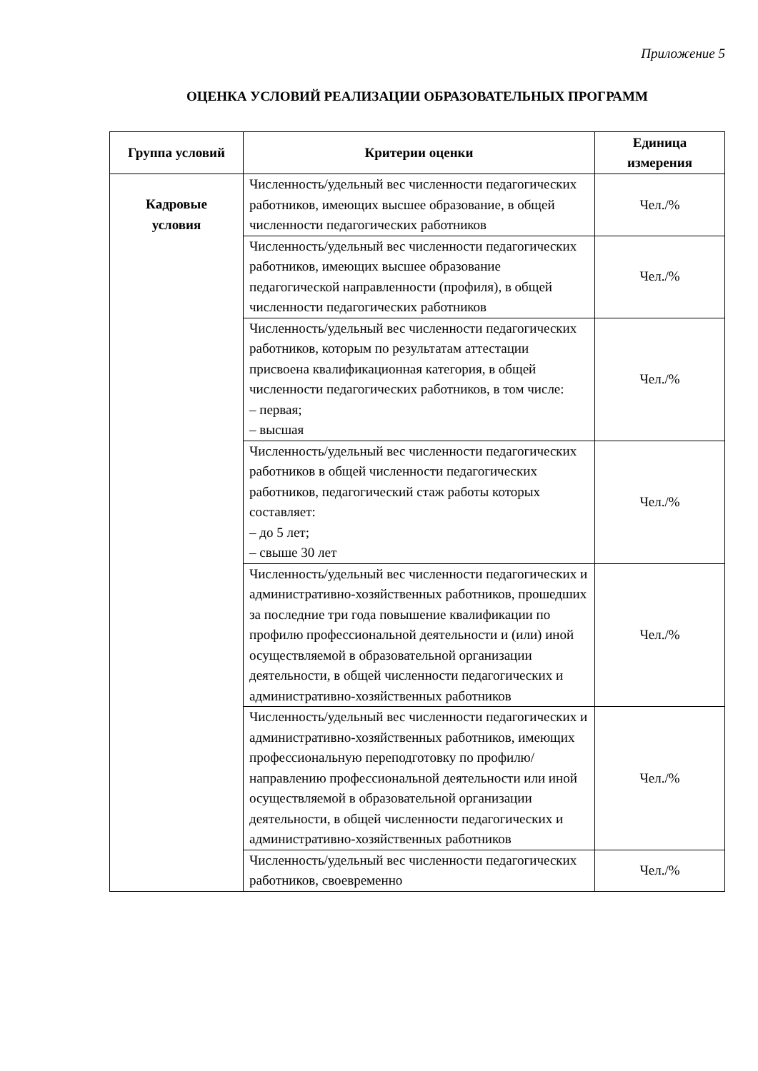Приложение 5
ОЦЕНКА УСЛОВИЙ РЕАЛИЗАЦИИ ОБРАЗОВАТЕЛЬНЫХ ПРОГРАММ
| Группа условий | Критерии оценки | Единица измерения |
| --- | --- | --- |
| Кадровые условия | Численность/удельный вес численности педагогических работников, имеющих высшее образование, в общей численности педагогических работников | Чел./% |
| | Численность/удельный вес численности педагогических работников, имеющих высшее образование педагогической направленности (профиля), в общей численности педагогических работников | Чел./% |
| | Численность/удельный вес численности педагогических работников, которым по результатам аттестации присвоена квалификационная категория, в общей численности педагогических работников, в том числе: – первая; – высшая | Чел./% |
| | Численность/удельный вес численности педагогических работников в общей численности педагогических работников, педагогический стаж работы которых составляет: – до 5 лет; – свыше 30 лет | Чел./% |
| | Численность/удельный вес численности педагогических и административно-хозяйственных работников, прошедших за последние три года повышение квалификации по профилю профессиональной деятельности и (или) иной осуществляемой в образовательной организации деятельности, в общей численности педагогических и административно-хозяйственных работников | Чел./% |
| | Численность/удельный вес численности педагогических и административно-хозяйственных работников, имеющих профессиональную переподготовку по профилю/направлению профессиональной деятельности или иной осуществляемой в образовательной организации деятельности, в общей численности педагогических и административно-хозяйственных работников | Чел./% |
| | Численность/удельный вес численности педагогических работников, своевременно | Чел./% |